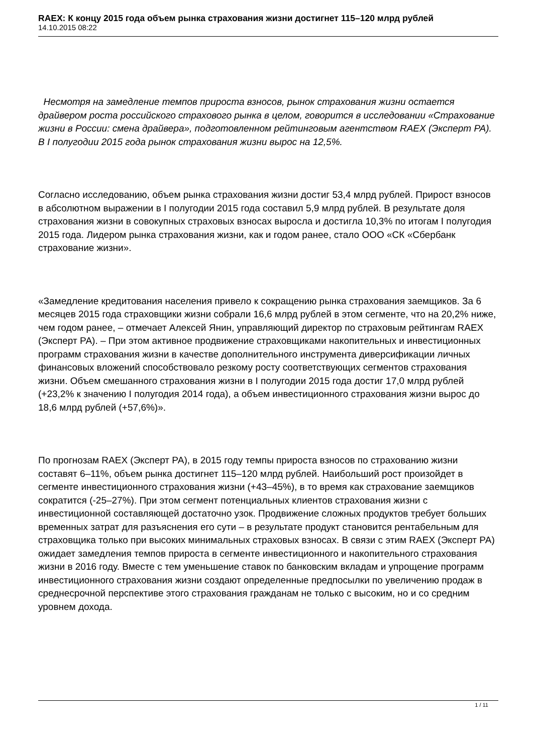RAEX: К концу 2015 года объем рынка страхования жизни достигнет 115–120 млрд рублей
14.10.2015 08:22
Несмотря на замедление темпов прироста взносов, рынок страхования жизни остается драйвером роста российского страхового рынка в целом, говорится в исследовании «Страхование жизни в России: смена драйвера», подготовленном рейтинговым агентством RAEX (Эксперт РА). В I полугодии 2015 года рынок страхования жизни вырос на 12,5%.
Согласно исследованию, объем рынка страхования жизни достиг 53,4 млрд рублей. Прирост взносов в абсолютном выражении в I полугодии 2015 года составил 5,9 млрд рублей. В результате доля страхования жизни в совокупных страховых взносах выросла и достигла 10,3% по итогам I полугодия 2015 года. Лидером рынка страхования жизни, как и годом ранее, стало ООО «СК «Сбербанк страхование жизни».
«Замедление кредитования населения привело к сокращению рынка страхования заемщиков. За 6 месяцев 2015 года страховщики жизни собрали 16,6 млрд рублей в этом сегменте, что на 20,2% ниже, чем годом ранее, – отмечает Алексей Янин, управляющий директор по страховым рейтингам RAEX (Эксперт РА). – При этом активное продвижение страховщиками накопительных и инвестиционных программ страхования жизни в качестве дополнительного инструмента диверсификации личных финансовых вложений способствовало резкому росту соответствующих сегментов страхования жизни. Объем смешанного страхования жизни в I полугодии 2015 года достиг 17,0 млрд рублей (+23,2% к значению I полугодия 2014 года), а объем инвестиционного страхования жизни вырос до 18,6 млрд рублей (+57,6%)».
По прогнозам RAEX (Эксперт РА), в 2015 году темпы прироста взносов по страхованию жизни составят 6–11%, объем рынка достигнет 115–120 млрд рублей. Наибольший рост произойдет в сегменте инвестиционного страхования жизни (+43–45%), в то время как страхование заемщиков сократится (-25–27%). При этом сегмент потенциальных клиентов страхования жизни с инвестиционной составляющей достаточно узок. Продвижение сложных продуктов требует больших временных затрат для разъяснения его сути – в результате продукт становится рентабельным для страховщика только при высоких минимальных страховых взносах. В связи с этим RAEX (Эксперт РА) ожидает замедления темпов прироста в сегменте инвестиционного и накопительного страхования жизни в 2016 году. Вместе с тем уменьшение ставок по банковским вкладам и упрощение программ инвестиционного страхования жизни создают определенные предпосылки по увеличению продаж в среднесрочной перспективе этого страхования гражданам не только с высоким, но и со средним уровнем дохода.
1 / 11